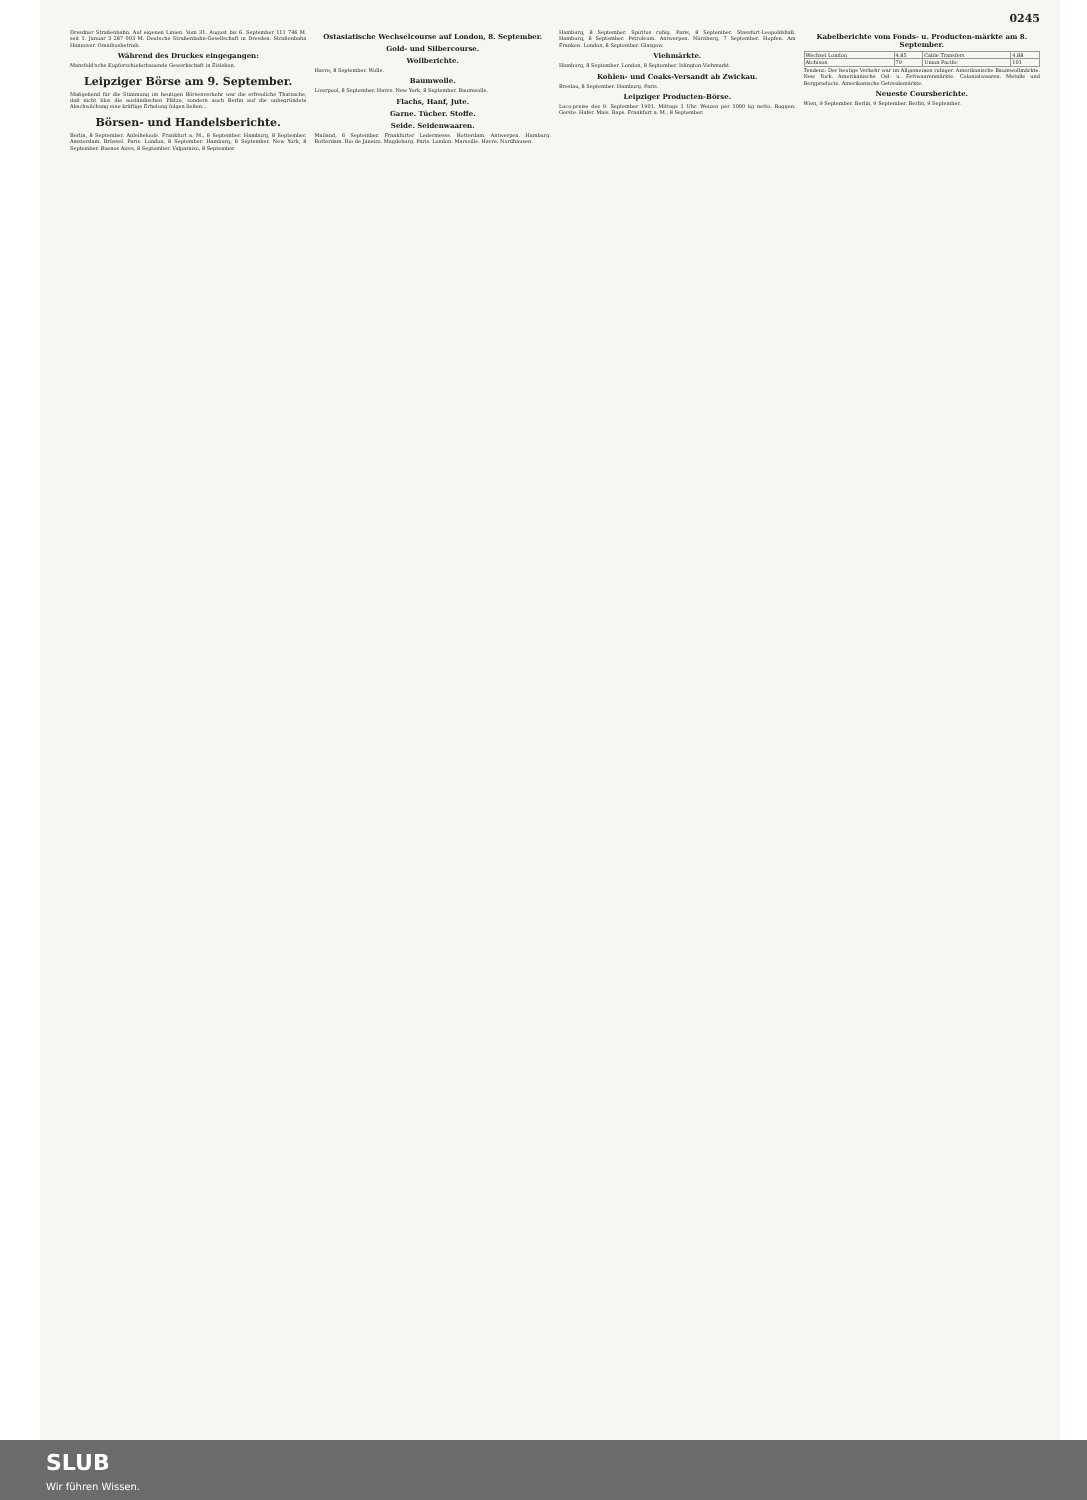0245
Dresdner Straßenbahn. Auf eigenen Linien. Vom 31. August bis 6. September 111 746 M. seit 1. Januar 3 287 003 M. Deutsche Straßenbahn-Gesellschaft in Dresden. Straßenbahn Hannover. Omnibusbetrieb.
Während des Druckes eingegangen:
Mansfeld'sche Kupferschieferbauende Gewerkschaft in Eisleben.
Leipziger Börse am 9. September.
Maßgebend für die Stimmung im heutigen Börsenverkehr war die erfreuliche Thatsache, daß nicht blos die ausländischen Plätze, sondern auch Berlin auf die unbegründete Abschwächung eine kräftige Erholung folgen ließen...
Börsen- und Handelsberichte.
Berlin, 8 September. Anleihelooſe. Frankfurt a. M., 8 September. Hamburg, 8 September. Amsterdam. Brüssel. Paris. London, 8 September. Hamburg, 8 September. New York, 8 September. Buenos Aires, 8 September. Valparaiso, 8 September.
Ostasiatische Wechselcourse auf London, 8. September.
Gold- und Silbercourse.
Wollberichte.
Havre, 8 September. Wolle.
Baumwolle.
Liverpool, 8 September. Havre. New York, 8 September. Baumwolle.
Flachs, Hanf, Jute.
Garne. Tücher. Stoffe.
Seide. Seidenwaaren.
Mailand, 6 September. Frankfurter Ledermesse. Rotterdam. Antwerpen. Hamburg. Rotterdam. Rio de Janeiro. Magdeburg. Paris. London. Marseille. Havre. Nordhausen.
Hamburg, 8 September. Spiritus ruhig. Paris, 8 September. Stassfurt-Leopoldshall. Hamburg, 8 September. Petroleum. Antwerpen. Nürnberg, 7 September. Hopfen. Am Franken. London, 8 September. Glasgow.
Viehmärkte.
Hamburg, 8 September. London, 8 September. Islington-Viehmarkt.
Kohlen- und Coaks-Versandt ab Zwickau.
Breslau, 8 September. Hamburg. Paris.
Leipziger Producten-Börse.
Loco-preise des 9. September 1901. Mittags 1 Uhr. Weizen per 1000 kg netto. Roggen. Gerste. Hafer. Mais. Raps. Frankfurt a. M., 8 September.
Kabelberichte vom Fonds- u. Producten-märkte am 8. September.
| Wechsel London | 4.85 | Cable Transfers | 4.88 |
| Atchison | 79 | Union Pacific | 101 |
Tendenz: Der heutige Verkehr war im Allgemeinen ruhiger. Amerikanische Baumwollmärkte. New York. Amerikanische Oel- u. Fettwaarenmärkte. Colonialwaaren. Metalle und Bergproducte. Amerikanische Getreidemärkte.
Neueste Coursberichte.
Wien, 9 September. Berlin, 9 September. Berlin, 9 September.
SLUB
Wir führen Wissen.